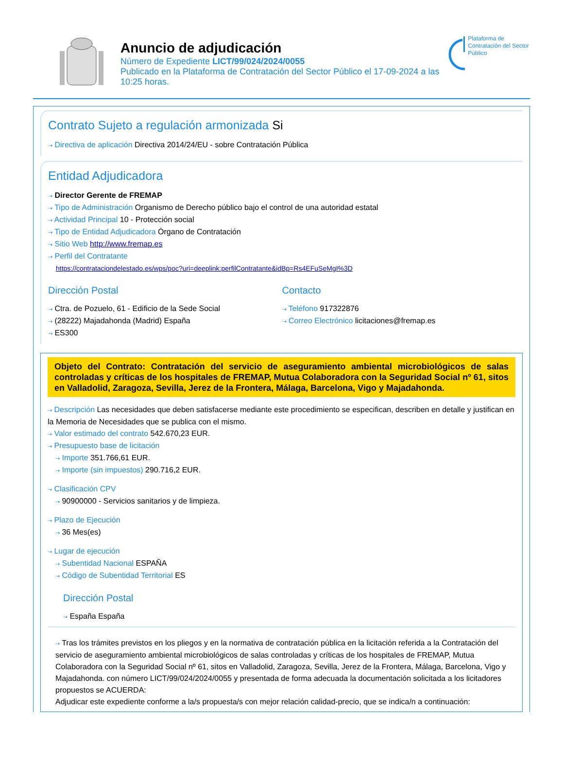Anuncio de adjudicación
Número de Expediente LICT/99/024/2024/0055
Publicado en la Plataforma de Contratación del Sector Público el 17-09-2024 a las 10:25 horas.
Plataforma de Contratación del Sector Público
Contrato Sujeto a regulación armonizada Si
⇢ Directiva de aplicación Directiva 2014/24/EU - sobre Contratación Pública
Entidad Adjudicadora
⇢ Director Gerente de FREMAP
⇢ Tipo de Administración Organismo de Derecho público bajo el control de una autoridad estatal
⇢ Actividad Principal 10 - Protección social
⇢ Tipo de Entidad Adjudicadora Órgano de Contratación
⇢ Sitio Web http://www.fremap.es
⇢ Perfil del Contratante
https://contrataciondelestado.es/wps/poc?uri=deeplink:perfilContratante&idBp=Rs4EFuSeMgI%3D
Dirección Postal
⇢ Ctra. de Pozuelo, 61 - Edificio de la Sede Social
⇢ (28222) Majadahonda (Madrid) España
⇢ ES300
Contacto
⇢ Teléfono 917322876
⇢ Correo Electrónico licitaciones@fremap.es
Objeto del Contrato: Contratación del servicio de aseguramiento ambiental microbiológicos de salas controladas y críticas de los hospitales de FREMAP, Mutua Colaboradora con la Seguridad Social nº 61, sitos en Valladolid, Zaragoza, Sevilla, Jerez de la Frontera, Málaga, Barcelona, Vigo y Majadahonda.
⇢ Descripción Las necesidades que deben satisfacerse mediante este procedimiento se especifican, describen en detalle y justifican en la Memoria de Necesidades que se publica con el mismo.
⇢ Valor estimado del contrato 542.670,23 EUR.
⇢ Presupuesto base de licitación
⇢ Importe 351.766,61 EUR.
⇢ Importe (sin impuestos) 290.716,2 EUR.
⇢ Clasificación CPV
⇢ 90900000 - Servicios sanitarios y de limpieza.
⇢ Plazo de Ejecución
⇢ 36 Mes(es)
⇢ Lugar de ejecución
⇢ Subentidad Nacional ESPAÑA
⇢ Código de Subentidad Territorial ES
Dirección Postal
⇢ España España
⇢ Tras los trámites previstos en los pliegos y en la normativa de contratación pública en la licitación referida a la Contratación del servicio de aseguramiento ambiental microbiológicos de salas controladas y críticas de los hospitales de FREMAP, Mutua Colaboradora con la Seguridad Social nº 61, sitos en Valladolid, Zaragoza, Sevilla, Jerez de la Frontera, Málaga, Barcelona, Vigo y Majadahonda. con número LICT/99/024/2024/0055 y presentada de forma adecuada la documentación solicitada a los licitadores propuestos se ACUERDA:
Adjudicar este expediente conforme a la/s propuesta/s con mejor relación calidad-precio, que se indica/n a continuación: